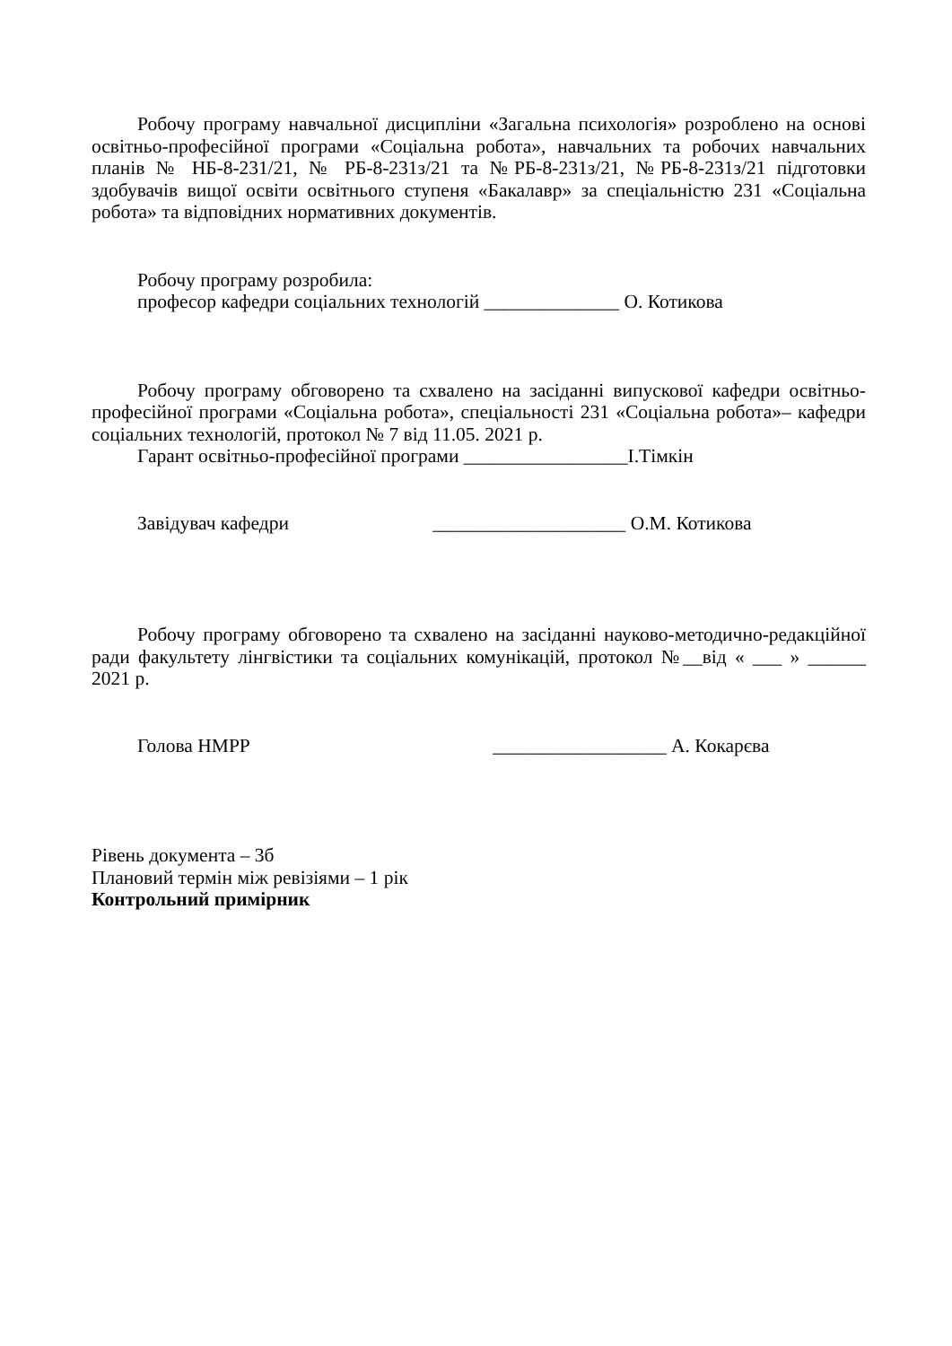Робочу програму навчальної дисципліни «Загальна психологія» розроблено на основі освітньо-професійної програми «Соціальна робота», навчальних та робочих навчальних планів № НБ-8-231/21, № РБ-8-231з/21 та №РБ-8-231з/21, №РБ-8-231з/21 підготовки здобувачів вищої освіти освітнього ступеня «Бакалавр» за спеціальністю 231 «Соціальна робота» та відповідних нормативних документів.
Робочу програму розробила:
професор кафедри соціальних технологій ______________ О. Котикова
Робочу програму обговорено та схвалено на засіданні випускової кафедри освітньо-професійної програми «Соціальна робота», спеціальності 231 «Соціальна робота»– кафедри соціальних технологій, протокол № 7 від 11.05. 2021 р.
Гарант освітньо-професійної програми _________________І.Тімкін
Завідувач кафедри ____________________ О.М. Котикова
Робочу програму обговорено та схвалено на засіданні науково-методично-редакційної ради факультету лінгвістики та соціальних комунікацій, протокол №__від « ___ » ______ 2021 р.
Голова НМРР __________________ А. Кокарєва
Рівень документа – 3б
Плановий термін між ревізіями – 1 рік
Контрольний примірник